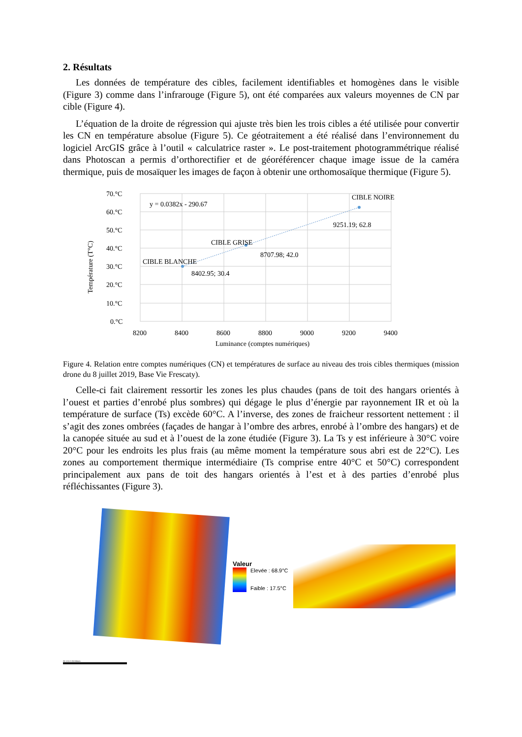2. Résultats
Les données de température des cibles, facilement identifiables et homogènes dans le visible (Figure 3) comme dans l’infrarouge (Figure 5), ont été comparées aux valeurs moyennes de CN par cible (Figure 4).
L’équation de la droite de régression qui ajuste très bien les trois cibles a été utilisée pour convertir les CN en température absolue (Figure 5). Ce géotraitement a été réalisé dans l’environnement du logiciel ArcGIS grâce à l’outil « calculatrice raster ». Le post-traitement photogrammétrique réalisé dans Photoscan a permis d’orthorectifier et de géoréférencer chaque image issue de la caméra thermique, puis de mosaïquer les images de façon à obtenir une orthomosaïque thermique (Figure 5).
70.°C
60.°C
50.°C
40.°C
30.°C
20.°C
10.°C
0.°C
8200
8400
8600
8800
9000
9200
9400
Luminance (comptes numériques)
y = 0.0382x - 290.67
CIBLE NOIRE
CIBLE GRISE
CIBLE BLANCHE
9251.19; 62.8
8707.98; 42.0
8402.95; 30.4
Température (T°C)
Figure 4. Relation entre comptes numériques (CN) et températures de surface au niveau des trois cibles thermiques (mission drone du 8 juillet 2019, Base Vie Frescaty).
Celle-ci fait clairement ressortir les zones les plus chaudes (pans de toit des hangars orientés à l’ouest et parties d’enrobé plus sombres) qui dégage le plus d’énergie par rayonnement IR et où la température de surface (Ts) excède 60°C. A l’inverse, des zones de fraicheur ressortent nettement : il s’agit des zones ombrées (façades de hangar à l’ombre des arbres, enrobé à l’ombre des hangars) et de la canopée située au sud et à l’ouest de la zone étudiée (Figure 3). La Ts y est inférieure à 30°C voire 20°C pour les endroits les plus frais (au même moment la température sous abri est de 22°C). Les zones au comportement thermique intermédiaire (Ts comprise entre 40°C et 50°C) correspondent principalement aux pans de toit des hangars orientés à l’est et à des parties d’enrobé plus réfléchissantes (Figure 3).
Valeur
Elevée : 68.9°C
Faible : 17.5°C
25 12.5 0 25 Mètres